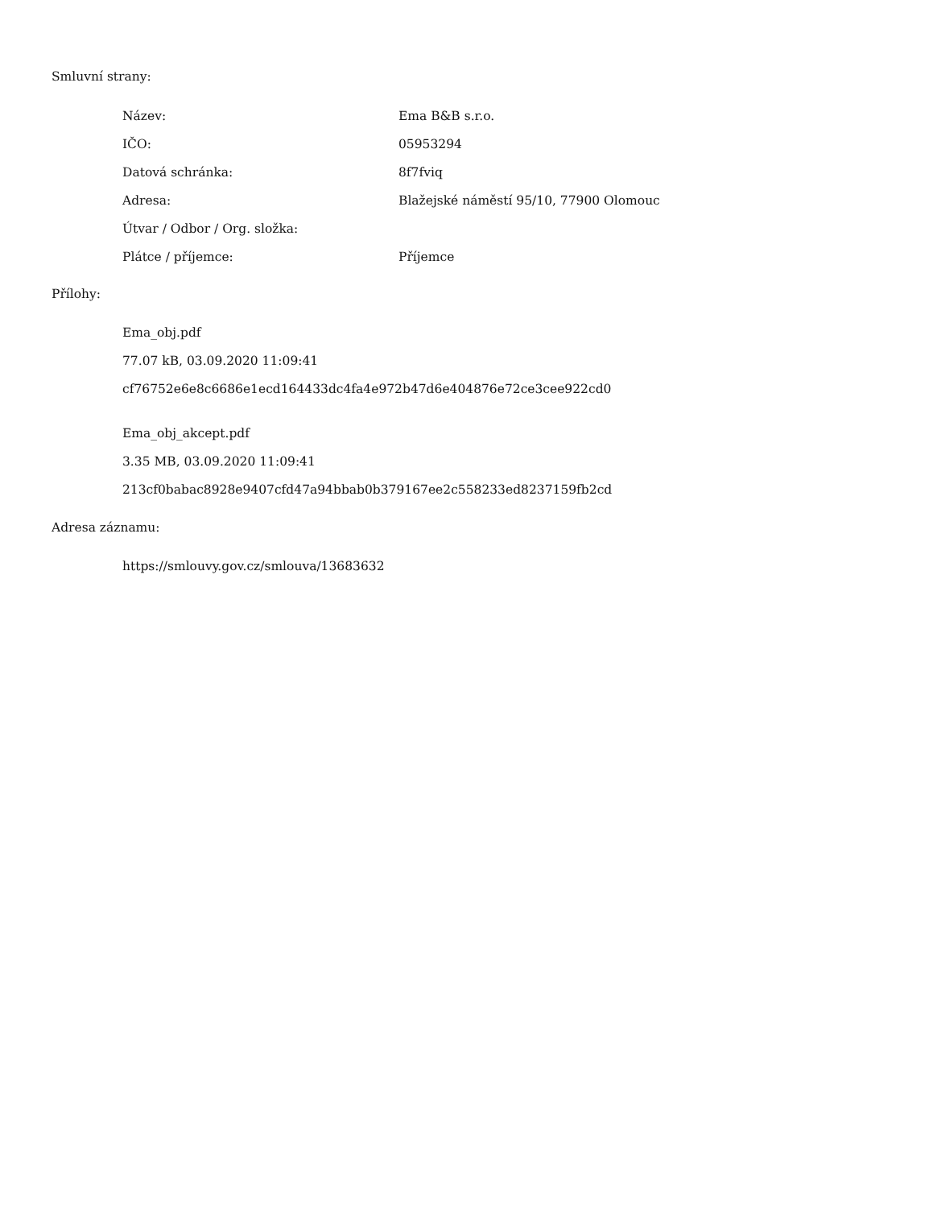Smluvní strany:
| Název: | Ema B&B s.r.o. |
| IČO: | 05953294 |
| Datová schránka: | 8f7fviq |
| Adresa: | Blažejské náměstí 95/10, 77900 Olomouc |
| Útvar / Odbor / Org. složka: | |
| Plátce / příjemce: | Příjemce |
Přílohy:
Ema_obj.pdf
77.07 kB, 03.09.2020 11:09:41
cf76752e6e8c6686e1ecd164433dc4fa4e972b47d6e404876e72ce3cee922cd0
Ema_obj_akcept.pdf
3.35 MB, 03.09.2020 11:09:41
213cf0babac8928e9407cfd47a94bbab0b379167ee2c558233ed8237159fb2cd
Adresa záznamu:
https://smlouvy.gov.cz/smlouva/13683632